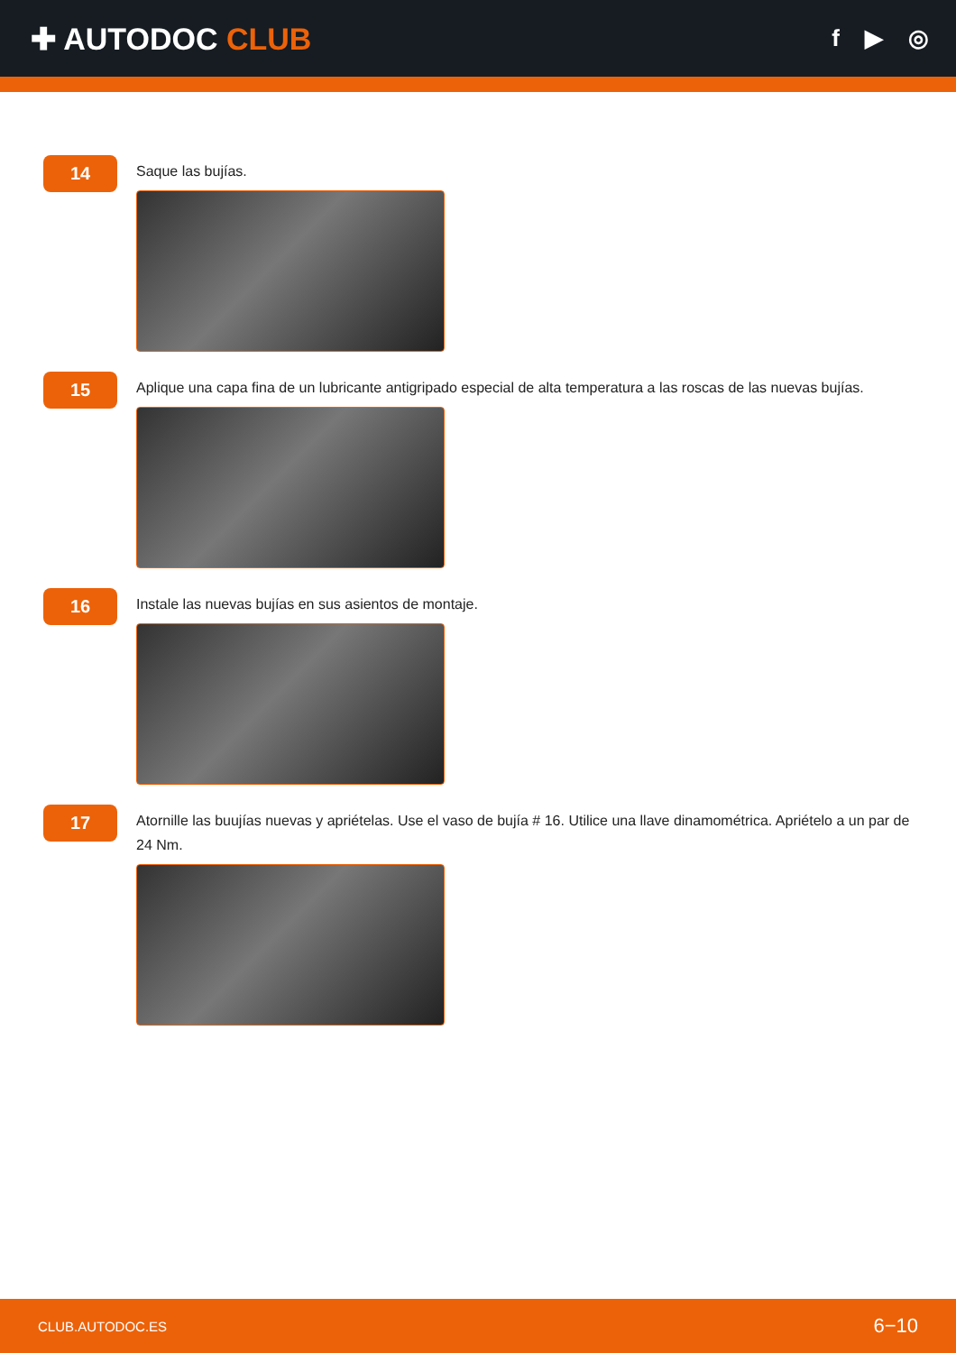✚ AUTODOC CLUB
f ▶ ◎
14
Saque las bujías.
15
Aplique una capa fina de un lubricante antigripado especial de alta temperatura a las roscas de las nuevas bujías.
16
Instale las nuevas bujías en sus asientos de montaje.
17
Atornille las buujías nuevas y apriételas. Use el vaso de bujía # 16. Utilice una llave dinamométrica. Apriételo a un par de 24 Nm.
CLUB.AUTODOC.ES 6−10